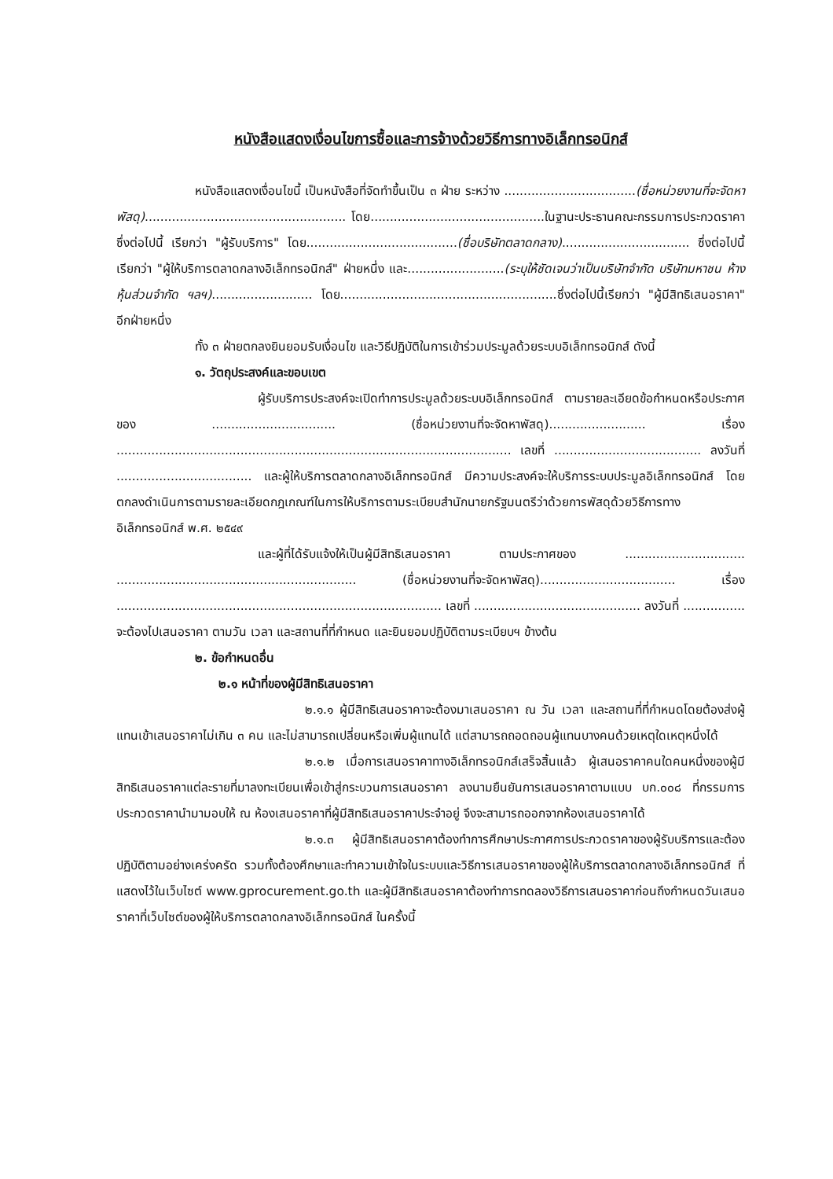หนังสือแสดงเงื่อนไขการซื้อและการจ้างด้วยวิธีการทางอิเล็กทรอนิกส์
หนังสือแสดงเงื่อนไขนี้ เป็นหนังสือที่จัดทำขึ้นเป็น ๓ ฝ่าย ระหว่าง ..................................(ชื่อหน่วยงานที่จะจัดหาพัสดุ).................................................... โดย.............................................ในฐานะประธานคณะกรรมการประกวดราคาซึ่งต่อไปนี้ เรียกว่า "ผู้รับบริการ" โดย.......................................(ชื่อบริษัทตลาดกลาง)................................. ซึ่งต่อไปนี้ เรียกว่า "ผู้ให้บริการตลาดกลางอิเล็กทรอนิกส์" ฝ่ายหนึ่ง และ.........................(ระบุให้ชัดเจนว่าเป็นบริษัทจำกัด บริษัทมหาชน ห้างหุ้นส่วนจำกัด ฯลฯ).......................... โดย........................................................ซึ่งต่อไปนี้เรียกว่า "ผู้มีสิทธิเสนอราคา" อีกฝ่ายหนึ่ง
ทั้ง ๓ ฝ่ายตกลงยินยอมรับเงื่อนไข และวิธีปฏิบัติในการเข้าร่วมประมูลด้วยระบบอิเล็กทรอนิกส์ ดังนี้
๑. วัตถุประสงค์และขอบเขต
ผู้รับบริการประสงค์จะเปิดทำการประมูลด้วยระบบอิเล็กทรอนิกส์ ตามรายละเอียดข้อกำหนดหรือประกาศของ ................................ (ชื่อหน่วยงานที่จะจัดหาพัสดุ)......................... เรื่อง ...................................................................................................... เลขที่ ...................................... ลงวันที่ ................................... และผู้ให้บริการตลาดกลางอิเล็กทรอนิกส์ มีความประสงค์จะให้บริการระบบประมูลอิเล็กทรอนิกส์ โดยตกลงดำเนินการตามรายละเอียดกฎเกณฑ์ในการให้บริการตามระเบียบสำนักนายกรัฐมนตรีว่าด้วยการพัสดุด้วยวิธีการทางอิเล็กทรอนิกส์ พ.ศ. ๒๕๔๙
และผู้ที่ได้รับแจ้งให้เป็นผู้มีสิทธิเสนอราคา ตามประกาศของ ............................... .............................................................. (ชื่อหน่วยงานที่จะจัดหาพัสดุ)................................... เรื่อง .................................................................................... เลขที่ ........................................... ลงวันที่ ................ จะต้องไปเสนอราคา ตามวัน เวลา และสถานที่ที่กำหนด และยินยอมปฏิบัติตามระเบียบฯ ข้างต้น
๒. ข้อกำหนดอื่น
๒.๑ หน้าที่ของผู้มีสิทธิเสนอราคา
๒.๑.๑ ผู้มีสิทธิเสนอราคาจะต้องมาเสนอราคา ณ วัน เวลา และสถานที่ที่กำหนดโดยต้องส่งผู้แทนเข้าเสนอราคาไม่เกิน ๓ คน และไม่สามารถเปลี่ยนหรือเพิ่มผู้แทนได้ แต่สามารถถอดถอนผู้แทนบางคนด้วยเหตุใดเหตุหนึ่งได้
๒.๑.๒ เมื่อการเสนอราคาทางอิเล็กทรอนิกส์เสร็จสิ้นแล้ว ผู้เสนอราคาคนใดคนหนึ่งของผู้มีสิทธิเสนอราคาแต่ละรายที่มาลงทะเบียนเพื่อเข้าสู่กระบวนการเสนอราคา ลงนามยืนยันการเสนอราคาตามแบบ บก.๐๐๘ ที่กรรมการประกวดราคานำมามอบให้ ณ ห้องเสนอราคาที่ผู้มีสิทธิเสนอราคาประจำอยู่ จึงจะสามารถออกจากห้องเสนอราคาได้
๒.๑.๓ ผู้มีสิทธิเสนอราคาต้องทำการศึกษาประกาศการประกวดราคาของผู้รับบริการและต้องปฏิบัติตามอย่างเคร่งครัด รวมทั้งต้องศึกษาและทำความเข้าใจในระบบและวิธีการเสนอราคาของผู้ให้บริการตลาดกลางอิเล็กทรอนิกส์ ที่แสดงไว้ในเว็บไซต์ www.gprocurement.go.th และผู้มีสิทธิเสนอราคาต้องทำการทดลองวิธีการเสนอราคาก่อนถึงกำหนดวันเสนอราคาที่เว็บไซต์ของผู้ให้บริการตลาดกลางอิเล็กทรอนิกส์ ในครั้งนี้